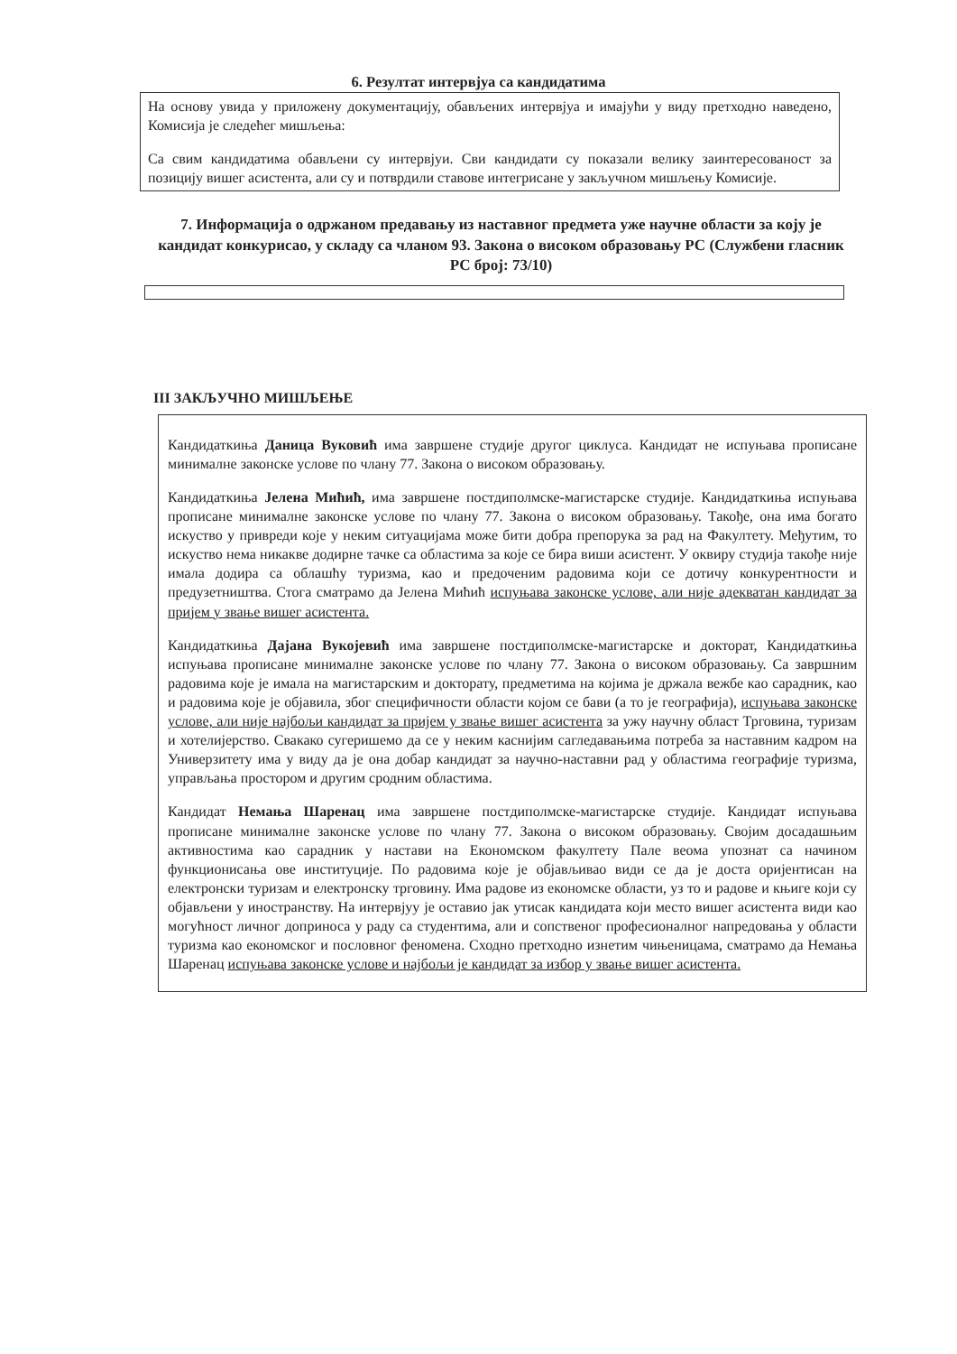6. Резултат интервјуа са кандидатима
На основу увида у приложену документацију, обављених интервјуа и имајући у виду претходно наведено, Комисија је следећег мишљења:
Са свим кандидатима обављени су интервјуи. Сви кандидати су показали велику заинтересованост за позицију вишег асистента, али су и потврдили ставове интегрисане у закључном мишљењу Комисије.
7. Информација о одржаном предавању из наставног предмета уже научне области за коју је кандидат конкурисао, у складу са чланом 93. Закона о високом образовању РС (Службени гласник РС број: 73/10)
III ЗАКЉУЧНО МИШЉЕЊЕ
Кандидаткиња Даница Вуковић има завршене студије другог циклуса. Кандидат не испуњава прописане минималне законске услове по члану 77. Закона о високом образовању.
Кандидаткиња Јелена Мићић, има завршене постдиполмске-магистарске студије. Кандидаткиња испуњава прописане минималне законске услове по члану 77. Закона о високом образовању. Такође, она има богато искуство у привреди које у неким ситуацијама може бити добра препорука за рад на Факултету. Међутим, то искуство нема никакве додирне тачке са областима за које се бира виши асистент. У оквиру студија такође није имала додира са облашћу туризма, као и предоченим радовима који се дотичу конкурентности и предузетништва. Стога сматрамо да Јелена Мићић испуњава законске услове, али није адекватан кандидат за пријем у звање вишег асистента.
Кандидаткиња Дајана Вукојевић има завршене постдиполмске-магистарске и докторат, Кандидаткиња испуњава прописане минималне законске услове по члану 77. Закона о високом образовању. Са завршним радовима које је имала на магистарским и докторату, предметима на којима је држала вежбе као сарадник, као и радовима које је објавила, због специфичности области којом се бави (а то је географија), испуњава законске услове, али није најбољи кандидат за пријем у звање вишег асистента за ужу научну област Трговина, туризам и хотелијерство. Свакако сугеришемо да се у неким каснијим сагледавањима потреба за наставним кадром на Универзитету има у виду да је она добар кандидат за научно-наставни рад у областима географије туризма, управљања простором и другим сродним областима.
Кандидат Немања Шаренац има завршене постдиполмске-магистарске студије. Кандидат испуњава прописане минималне законске услове по члану 77. Закона о високом образовању. Својим досадашњим активностима као сарадник у настави на Економском факултету Пале веома упознат са начином функционисања ове институције. По радовима које је објављивао види се да је доста оријентисан на електронски туризам и електронску трговину. Има радове из економске области, уз то и радове и књиге који су објављени у иностранству. На интервјуу је оставио јак утисак кандидата који место вишег асистента види као могућност личног доприноса у раду са студентима, али и сопственог професионалног напредовања у области туризма као економског и пословног феномена. Сходно претходно изнетим чињеницама, сматрамо да Немања Шаренац испуњава законске услове и најбољи је кандидат за избор у звање вишег асистента.